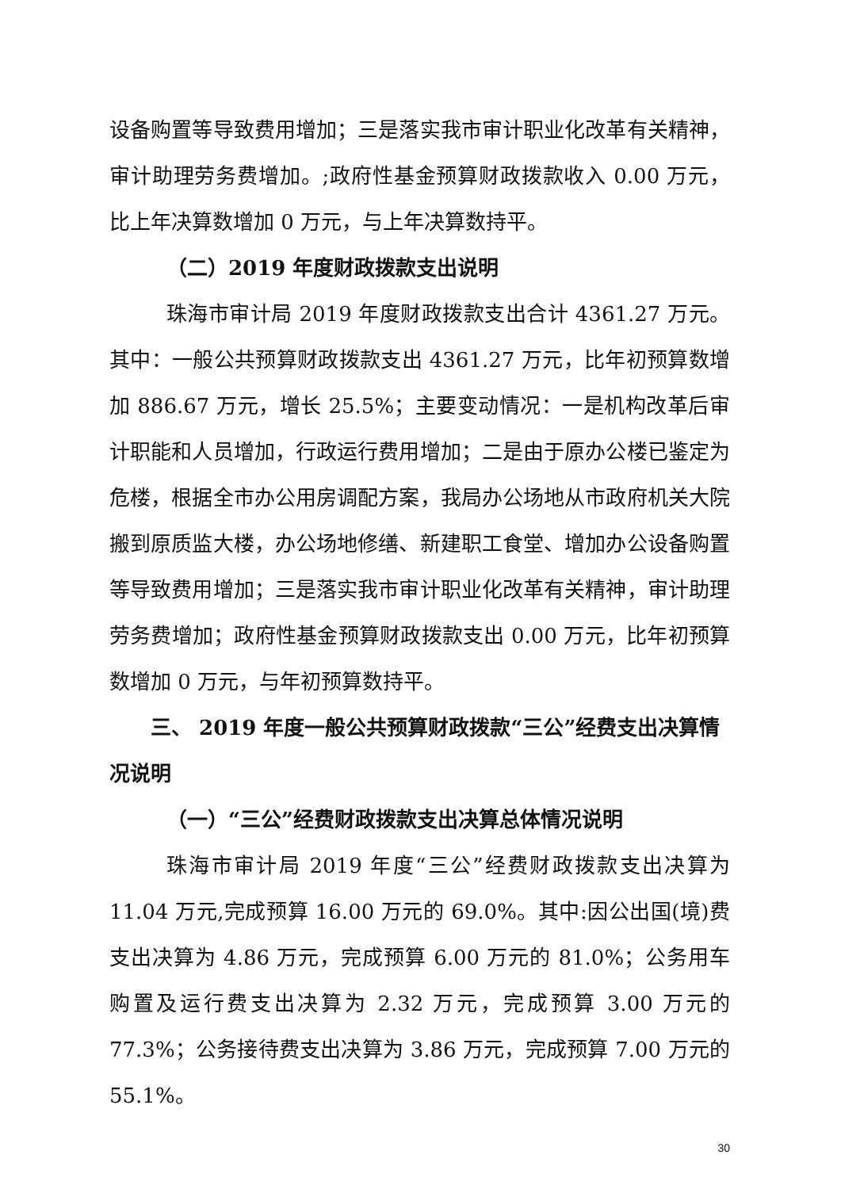设备购置等导致费用增加；三是落实我市审计职业化改革有关精神，审计助理劳务费增加。;政府性基金预算财政拨款收入 0.00 万元，比上年决算数增加 0 万元，与上年决算数持平。
（二）2019 年度财政拨款支出说明
珠海市审计局 2019 年度财政拨款支出合计 4361.27 万元。其中：一般公共预算财政拨款支出 4361.27 万元，比年初预算数增加 886.67 万元，增长 25.5%；主要变动情况：一是机构改革后审计职能和人员增加，行政运行费用增加；二是由于原办公楼已鉴定为危楼，根据全市办公用房调配方案，我局办公场地从市政府机关大院搬到原质监大楼，办公场地修缮、新建职工食堂、增加办公设备购置等导致费用增加；三是落实我市审计职业化改革有关精神，审计助理劳务费增加；政府性基金预算财政拨款支出 0.00 万元，比年初预算数增加 0 万元，与年初预算数持平。
三、 2019 年度一般公共预算财政拨款“三公”经费支出决算情况说明
（一）“三公”经费财政拨款支出决算总体情况说明
珠海市审计局 2019 年度“三公”经费财政拨款支出决算为 11.04 万元,完成预算 16.00 万元的 69.0%。其中:因公出国(境)费支出决算为 4.86 万元，完成预算 6.00 万元的 81.0%；公务用车购置及运行费支出决算为 2.32 万元，完成预算 3.00 万元的 77.3%；公务接待费支出决算为 3.86 万元，完成预算 7.00 万元的 55.1%。
30